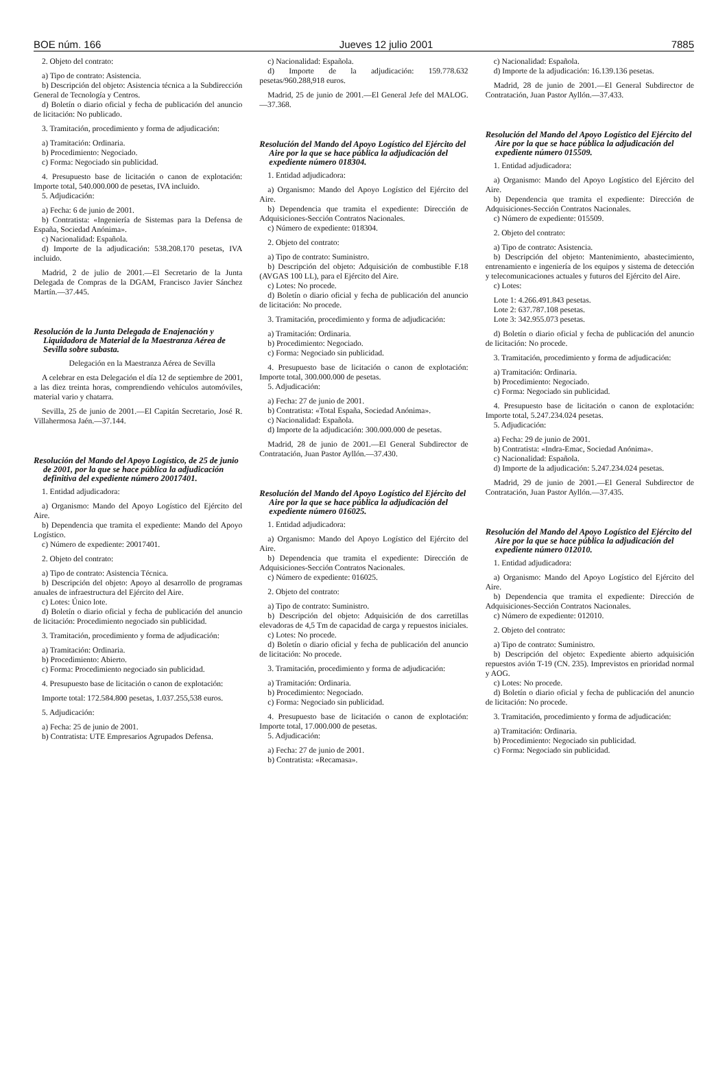BOE núm. 166 Jueves 12 julio 2001 7885
2. Objeto del contrato:
a) Tipo de contrato: Asistencia.
b) Descripción del objeto: Asistencia técnica a la Subdirección General de Tecnología y Centros.
d) Boletín o diario oficial y fecha de publicación del anuncio de licitación: No publicado.
3. Tramitación, procedimiento y forma de adjudicación:
a) Tramitación: Ordinaria.
b) Procedimiento: Negociado.
c) Forma: Negociado sin publicidad.
4. Presupuesto base de licitación o canon de explotación: Importe total, 540.000.000 de pesetas, IVA incluido.
5. Adjudicación:
a) Fecha: 6 de junio de 2001.
b) Contratista: «Ingeniería de Sistemas para la Defensa de España, Sociedad Anónima».
c) Nacionalidad: Española.
d) Importe de la adjudicación: 538.208.170 pesetas, IVA incluido.
Madrid, 2 de julio de 2001.—El Secretario de la Junta Delegada de Compras de la DGAM, Francisco Javier Sánchez Martín.—37.445.
Resolución de la Junta Delegada de Enajenación y Liquidadora de Material de la Maestranza Aérea de Sevilla sobre subasta.
Delegación en la Maestranza Aérea de Sevilla
A celebrar en esta Delegación el día 12 de septiembre de 2001, a las diez treinta horas, comprendiendo vehículos automóviles, material vario y chatarra.
Sevilla, 25 de junio de 2001.—El Capitán Secretario, José R. Villahermosa Jaén.—37.144.
Resolución del Mando del Apoyo Logístico, de 25 de junio de 2001, por la que se hace pública la adjudicación definitiva del expediente número 20017401.
1. Entidad adjudicadora:
a) Organismo: Mando del Apoyo Logístico del Ejército del Aire.
b) Dependencia que tramita el expediente: Mando del Apoyo Logístico.
c) Número de expediente: 20017401.
2. Objeto del contrato:
a) Tipo de contrato: Asistencia Técnica.
b) Descripción del objeto: Apoyo al desarrollo de programas anuales de infraestructura del Ejército del Aire.
c) Lotes: Único lote.
d) Boletín o diario oficial y fecha de publicación del anuncio de licitación: Procedimiento negociado sin publicidad.
3. Tramitación, procedimiento y forma de adjudicación:
a) Tramitación: Ordinaria.
b) Procedimiento: Abierto.
c) Forma: Procedimiento negociado sin publicidad.
4. Presupuesto base de licitación o canon de explotación:
Importe total: 172.584.800 pesetas, 1.037.255,538 euros.
5. Adjudicación:
a) Fecha: 25 de junio de 2001.
b) Contratista: UTE Empresarios Agrupados Defensa.
c) Nacionalidad: Española.
d) Importe de la adjudicación: 159.778.632 pesetas/960.288,918 euros.
Madrid, 25 de junio de 2001.—El General Jefe del MALOG.—37.368.
Resolución del Mando del Apoyo Logístico del Ejército del Aire por la que se hace pública la adjudicación del expediente número 018304.
1. Entidad adjudicadora:
a) Organismo: Mando del Apoyo Logístico del Ejército del Aire.
b) Dependencia que tramita el expediente: Dirección de Adquisiciones-Sección Contratos Nacionales.
c) Número de expediente: 018304.
2. Objeto del contrato:
a) Tipo de contrato: Suministro.
b) Descripción del objeto: Adquisición de combustible F.18 (AVGAS 100 LL), para el Ejército del Aire.
c) Lotes: No procede.
d) Boletín o diario oficial y fecha de publicación del anuncio de licitación: No procede.
3. Tramitación, procedimiento y forma de adjudicación:
a) Tramitación: Ordinaria.
b) Procedimiento: Negociado.
c) Forma: Negociado sin publicidad.
4. Presupuesto base de licitación o canon de explotación: Importe total, 300.000.000 de pesetas.
5. Adjudicación:
a) Fecha: 27 de junio de 2001.
b) Contratista: «Total España, Sociedad Anónima».
c) Nacionalidad: Española.
d) Importe de la adjudicación: 300.000.000 de pesetas.
Madrid, 28 de junio de 2001.—El General Subdirector de Contratación, Juan Pastor Ayllón.—37.430.
Resolución del Mando del Apoyo Logístico del Ejército del Aire por la que se hace pública la adjudicación del expediente número 016025.
1. Entidad adjudicadora:
a) Organismo: Mando del Apoyo Logístico del Ejército del Aire.
b) Dependencia que tramita el expediente: Dirección de Adquisiciones-Sección Contratos Nacionales.
c) Número de expediente: 016025.
2. Objeto del contrato:
a) Tipo de contrato: Suministro.
b) Descripción del objeto: Adquisición de dos carretillas elevadoras de 4,5 Tm de capacidad de carga y repuestos iniciales.
c) Lotes: No procede.
d) Boletín o diario oficial y fecha de publicación del anuncio de licitación: No procede.
3. Tramitación, procedimiento y forma de adjudicación:
a) Tramitación: Ordinaria.
b) Procedimiento: Negociado.
c) Forma: Negociado sin publicidad.
4. Presupuesto base de licitación o canon de explotación: Importe total, 17.000.000 de pesetas.
5. Adjudicación:
a) Fecha: 27 de junio de 2001.
b) Contratista: «Recamasa».
c) Nacionalidad: Española.
d) Importe de la adjudicación: 16.139.136 pesetas.
Madrid, 28 de junio de 2001.—El General Subdirector de Contratación, Juan Pastor Ayllón.—37.433.
Resolución del Mando del Apoyo Logístico del Ejército del Aire por la que se hace pública la adjudicación del expediente número 015509.
1. Entidad adjudicadora:
a) Organismo: Mando del Apoyo Logístico del Ejército del Aire.
b) Dependencia que tramita el expediente: Dirección de Adquisiciones-Sección Contratos Nacionales.
c) Número de expediente: 015509.
2. Objeto del contrato:
a) Tipo de contrato: Asistencia.
b) Descripción del objeto: Mantenimiento, abastecimiento, entrenamiento e ingeniería de los equipos y sistema de detección y telecomunicaciones actuales y futuros del Ejército del Aire.
c) Lotes:
Lote 1: 4.266.491.843 pesetas.
Lote 2: 637.787.108 pesetas.
Lote 3: 342.955.073 pesetas.
d) Boletín o diario oficial y fecha de publicación del anuncio de licitación: No procede.
3. Tramitación, procedimiento y forma de adjudicación:
a) Tramitación: Ordinaria.
b) Procedimiento: Negociado.
c) Forma: Negociado sin publicidad.
4. Presupuesto base de licitación o canon de explotación: Importe total, 5.247.234.024 pesetas.
5. Adjudicación:
a) Fecha: 29 de junio de 2001.
b) Contratista: «Indra-Emac, Sociedad Anónima».
c) Nacionalidad: Española.
d) Importe de la adjudicación: 5.247.234.024 pesetas.
Madrid, 29 de junio de 2001.—El General Subdirector de Contratación, Juan Pastor Ayllón.—37.435.
Resolución del Mando del Apoyo Logístico del Ejército del Aire por la que se hace pública la adjudicación del expediente número 012010.
1. Entidad adjudicadora:
a) Organismo: Mando del Apoyo Logístico del Ejército del Aire.
b) Dependencia que tramita el expediente: Dirección de Adquisiciones-Sección Contratos Nacionales.
c) Número de expediente: 012010.
2. Objeto del contrato:
a) Tipo de contrato: Suministro.
b) Descripción del objeto: Expediente abierto adquisición repuestos avión T-19 (CN. 235). Imprevistos en prioridad normal y AOG.
c) Lotes: No procede.
d) Boletín o diario oficial y fecha de publicación del anuncio de licitación: No procede.
3. Tramitación, procedimiento y forma de adjudicación:
a) Tramitación: Ordinaria.
b) Procedimiento: Negociado sin publicidad.
c) Forma: Negociado sin publicidad.